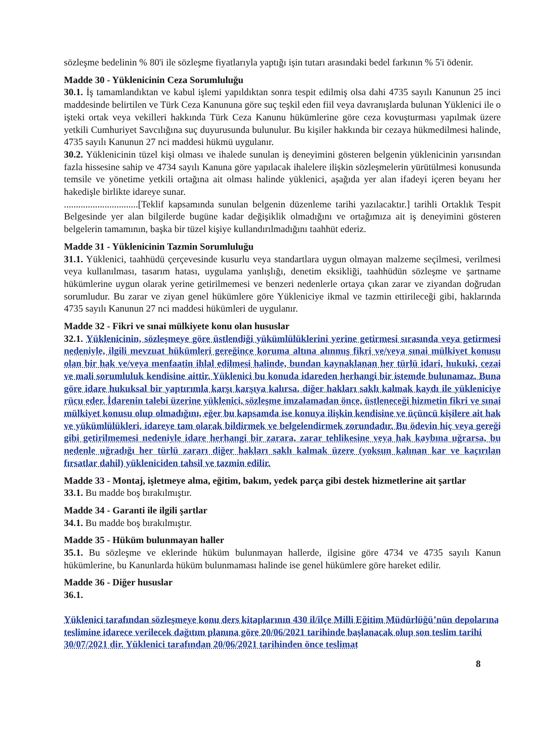sözleşme bedelinin % 80'i ile sözleşme fiyatlarıyla yaptığı işin tutarı arasındaki bedel farkının % 5'i ödenir.
Madde 30 - Yüklenicinin Ceza Sorumluluğu
30.1. İş tamamlandıktan ve kabul işlemi yapıldıktan sonra tespit edilmiş olsa dahi 4735 sayılı Kanunun 25 inci maddesinde belirtilen ve Türk Ceza Kanununa göre suç teşkil eden fiil veya davranışlarda bulunan Yüklenici ile o işteki ortak veya vekilleri hakkında Türk Ceza Kanunu hükümlerine göre ceza kovuşturması yapılmak üzere yetkili Cumhuriyet Savcılığına suç duyurusunda bulunulur. Bu kişiler hakkında bir cezaya hükmedilmesi halinde, 4735 sayılı Kanunun 27 nci maddesi hükmü uygulanır.
30.2. Yüklenicinin tüzel kişi olması ve ihalede sunulan iş deneyimini gösteren belgenin yüklenicinin yarısından fazla hissesine sahip ve 4734 sayılı Kanuna göre yapılacak ihalelere ilişkin sözleşmelerin yürütülmesi konusunda temsile ve yönetime yetkili ortağına ait olması halinde yüklenici, aşağıda yer alan ifadeyi içeren beyanı her hakedişle birlikte idareye sunar.
...............................[Teklif kapsamında sunulan belgenin düzenleme tarihi yazılacaktır.] tarihli Ortaklık Tespit Belgesinde yer alan bilgilerde bugüne kadar değişiklik olmadığını ve ortağımıza ait iş deneyimini gösteren belgelerin tamamının, başka bir tüzel kişiye kullandırılmadığını taahhüt ederiz.
Madde 31 - Yüklenicinin Tazmin Sorumluluğu
31.1. Yüklenici, taahhüdü çerçevesinde kusurlu veya standartlara uygun olmayan malzeme seçilmesi, verilmesi veya kullanılması, tasarım hatası, uygulama yanlışlığı, denetim eksikliği, taahhüdün sözleşme ve şartname hükümlerine uygun olarak yerine getirilmemesi ve benzeri nedenlerle ortaya çıkan zarar ve ziyandan doğrudan sorumludur. Bu zarar ve ziyan genel hükümlere göre Yükleniciye ikmal ve tazmin ettirileceği gibi, haklarında 4735 sayılı Kanunun 27 nci maddesi hükümleri de uygulanır.
Madde 32 - Fikri ve sınai mülkiyete konu olan hususlar
32.1. Yüklenicinin, sözleşmeye göre üstlendiği yükümlülüklerini yerine getirmesi sırasında veya getirmesi nedeniyle, ilgili mevzuat hükümleri gereğince koruma altına alınmış fikri ve/veya sınai mülkiyet konusu olan bir hak ve/veya menfaatin ihlal edilmesi halinde, bundan kaynaklanan her türlü idari, hukuki, cezai ve mali sorumluluk kendisine aittir. Yüklenici bu konuda idareden herhangi bir istemde bulunamaz. Buna göre idare hukuksal bir yaptırımla karşı karşıya kalırsa, diğer hakları saklı kalmak kaydı ile yükleniciye rücu eder. İdarenin talebi üzerine yüklenici, sözleşme imzalamadan önce, üstleneceği hizmetin fikri ve sınai mülkiyet konusu olup olmadığını, eğer bu kapsamda ise konuya ilişkin kendisine ve üçüncü kişilere ait hak ve yükümlülükleri, idareye tam olarak bildirmek ve belgelendirmek zorundadır. Bu ödevin hiç veya gereği gibi getirilmemesi nedeniyle idare herhangi bir zarara, zarar tehlikesine veya hak kaybına uğrarsa, bu nedenle uğradığı her türlü zararı diğer hakları saklı kalmak üzere (yoksun kalınan kar ve kaçırılan fırsatlar dahil) yükleniciden tahsil ve tazmin edilir.
Madde 33 - Montaj, işletmeye alma, eğitim, bakım, yedek parça gibi destek hizmetlerine ait şartlar
33.1. Bu madde boş bırakılmıştır.
Madde 34 - Garanti ile ilgili şartlar
34.1. Bu madde boş bırakılmıştır.
Madde 35 - Hüküm bulunmayan haller
35.1. Bu sözleşme ve eklerinde hüküm bulunmayan hallerde, ilgisine göre 4734 ve 4735 sayılı Kanun hükümlerine, bu Kanunlarda hüküm bulunmaması halinde ise genel hükümlere göre hareket edilir.
Madde 36 - Diğer hususlar
36.1.
Yüklenici tarafından sözleşmeye konu ders kitaplarının 430 il/ilçe Milli Eğitim Müdürlüğü’nün depolarına teslimine idarece verilecek dağıtım planına göre 20/06/2021 tarihinde başlanacak olup son teslim tarihi 30/07/2021 dir. Yüklenici tarafından 20/06/2021 tarihinden önce teslimat
8